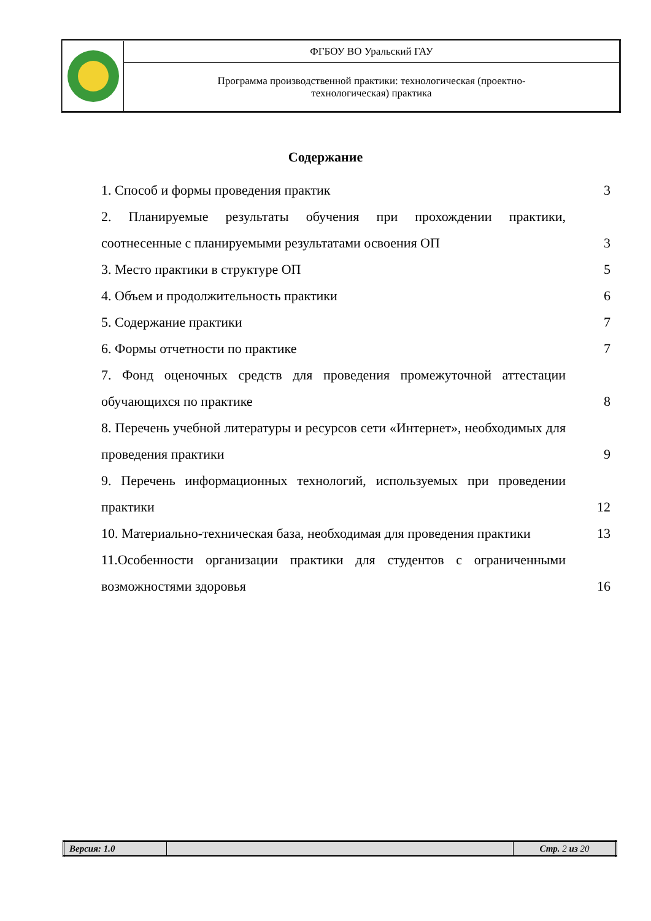| | ФГБОУ ВО Уральский ГАУ |
| | Программа производственной практики: технологическая (проектно- технологическая) практика |
Содержание
1. Способ и формы проведения практик 3
2. Планируемые результаты обучения при прохождении практики, соотнесенные с планируемыми результатами освоения ОП
3
3. Место практики в структуре ОП 5
4. Объем и продолжительность практики 6
5. Содержание практики 7
6. Формы отчетности по практике 7
7. Фонд оценочных средств для проведения промежуточной аттестации обучающихся по практике
8
8. Перечень учебной литературы и ресурсов сети «Интернет», необходимых для проведения практики
9
9. Перечень информационных технологий, используемых при проведении практики
12
10. Материально-техническая база, необходимая для проведения практики
13
11.Особенности организации практики для студентов с ограниченными возможностями здоровья
16
| Версия: 1.0 | | Стр. 2 из 20 |